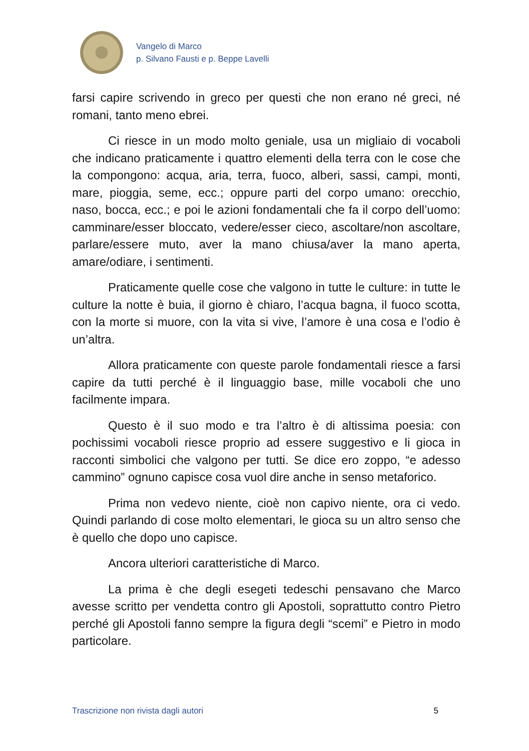Vangelo di Marco
p. Silvano Fausti e p. Beppe Lavelli
farsi capire scrivendo in greco per questi che non erano né greci, né romani, tanto meno ebrei.
Ci riesce in un modo molto geniale, usa un migliaio di vocaboli che indicano praticamente i quattro elementi della terra con le cose che la compongono: acqua, aria, terra, fuoco, alberi, sassi, campi, monti, mare, pioggia, seme, ecc.; oppure parti del corpo umano: orecchio, naso, bocca, ecc.; e poi le azioni fondamentali che fa il corpo dell’uomo: camminare/esser bloccato, vedere/esser cieco, ascoltare/non ascoltare, parlare/essere muto, aver la mano chiusa/aver la mano aperta, amare/odiare, i sentimenti.
Praticamente quelle cose che valgono in tutte le culture: in tutte le culture la notte è buia, il giorno è chiaro, l’acqua bagna, il fuoco scotta, con la morte si muore, con la vita si vive, l’amore è una cosa e l’odio è un’altra.
Allora praticamente con queste parole fondamentali riesce a farsi capire da tutti perché è il linguaggio base, mille vocaboli che uno facilmente impara.
Questo è il suo modo e tra l’altro è di altissima poesia: con pochissimi vocaboli riesce proprio ad essere suggestivo e li gioca in racconti simbolici che valgono per tutti. Se dice ero zoppo, “e adesso cammino” ognuno capisce cosa vuol dire anche in senso metaforico.
Prima non vedevo niente, cioè non capivo niente, ora ci vedo. Quindi parlando di cose molto elementari, le gioca su un altro senso che è quello che dopo uno capisce.
Ancora ulteriori caratteristiche di Marco.
La prima è che degli esegeti tedeschi pensavano che Marco avesse scritto per vendetta contro gli Apostoli, soprattutto contro Pietro perché gli Apostoli fanno sempre la figura degli “scemi” e Pietro in modo particolare.
Trascrizione non rivista dagli autori 5